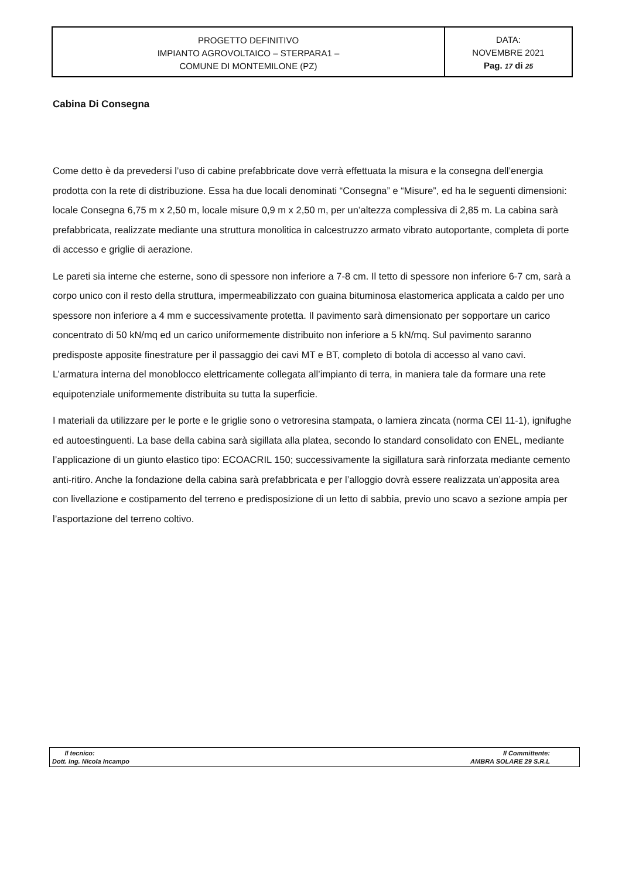| PROGETTO DEFINITIVO IMPIANTO AGROVOLTAICO – STERPARA1 – COMUNE DI MONTEMILONE (PZ) | DATA: NOVEMBRE 2021 Pag. 17 di 25 |
Cabina Di Consegna
Come detto è da prevedersi l’uso di cabine prefabbricate dove verrà effettuata la misura e la consegna dell’energia prodotta con la rete di distribuzione. Essa ha due locali denominati “Consegna” e “Misure”, ed ha le seguenti dimensioni: locale Consegna 6,75 m x 2,50 m, locale misure 0,9 m x 2,50 m, per un’altezza complessiva di 2,85 m. La cabina sarà prefabbricata, realizzate mediante una struttura monolitica in calcestruzzo armato vibrato autoportante, completa di porte di accesso e griglie di aerazione.
Le pareti sia interne che esterne, sono di spessore non inferiore a 7-8 cm. Il tetto di spessore non inferiore 6-7 cm, sarà a corpo unico con il resto della struttura, impermeabilizzato con guaina bituminosa elastomerica applicata a caldo per uno spessore non inferiore a 4 mm e successivamente protetta. Il pavimento sarà dimensionato per sopportare un carico concentrato di 50 kN/mq ed un carico uniformemente distribuito non inferiore a 5 kN/mq. Sul pavimento saranno predisposte apposite finestrature per il passaggio dei cavi MT e BT, completo di botola di accesso al vano cavi. L’armatura interna del monoblocco elettricamente collegata all’impianto di terra, in maniera tale da formare una rete equipotenziale uniformemente distribuita su tutta la superficie.
I materiali da utilizzare per le porte e le griglie sono o vetroresina stampata, o lamiera zincata (norma CEI 11-1), ignifughe ed autoestinguenti. La base della cabina sarà sigillata alla platea, secondo lo standard consolidato con ENEL, mediante l’applicazione di un giunto elastico tipo: ECOACRIL 150; successivamente la sigillatura sarà rinforzata mediante cemento anti-ritiro. Anche la fondazione della cabina sarà prefabbricata e per l’alloggio dovrà essere realizzata un’apposita area con livellazione e costipamento del terreno e predisposizione di un letto di sabbia, previo uno scavo a sezione ampia per l’asportazione del terreno coltivo.
| Il tecnico: Dott. Ing. Nicola Incampo | Il Committente: AMBRA SOLARE 29 S.R.L |